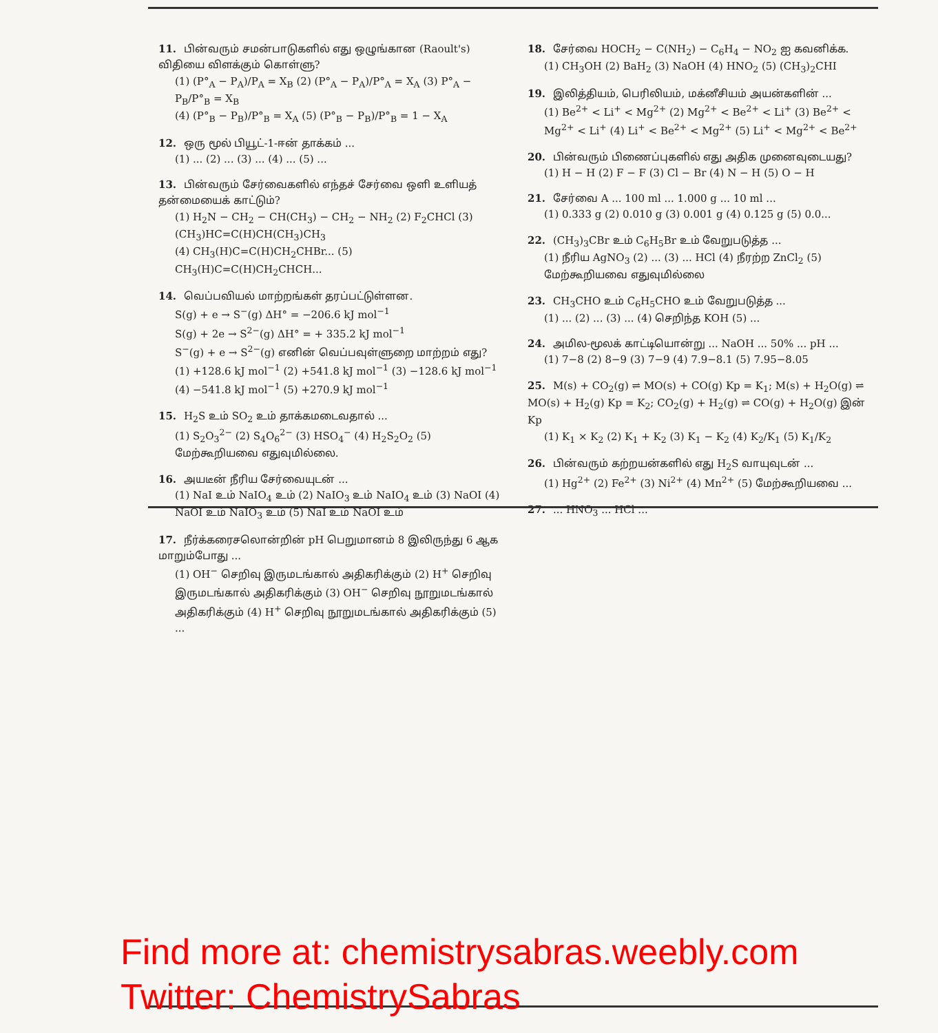11. பின்வரும் சமன்பாடுகளில் எது ஒழுங்கான (Raoult's) விதியை விளக்கும் கொள்ளு?
(1) (P°<sub>A</sub> − P<sub>A</sub>)/P<sub>A</sub> = X<sub>B</sub> (2) (P°<sub>A</sub> − P<sub>A</sub>)/P°<sub>A</sub> = X<sub>A</sub> (3) P°<sub>A</sub> − P<sub>B</sub>/P°<sub>B</sub> = X<sub>B</sub>
(4) (P°<sub>B</sub> − P<sub>B</sub>)/P°<sub>B</sub> = X<sub>A</sub> (5) (P°<sub>B</sub> − P<sub>B</sub>)/P°<sub>B</sub> = 1 − X<sub>A</sub>
12. ஒரு மூல் பியூட்-1-ஈன் தாக்கம் ...
(1) ... (2) ... (3) ... (4) ... (5) ...
13. பின்வரும் சேர்வைகளில் எந்தச் சேர்வை ஒளி உளியத் தன்மையைக் காட்டும்?
(1) H<sub>2</sub>N − CH<sub>2</sub> − CH(CH<sub>3</sub>) − CH<sub>2</sub> − NH<sub>2</sub> (2) F<sub>2</sub>CHCl (3) (CH<sub>3</sub>)HC=C(H)CH(CH<sub>3</sub>)CH<sub>3</sub>
(4) CH<sub>3</sub>(H)C=C(H)CH<sub>2</sub>CHBr... (5) CH<sub>3</sub>(H)C=C(H)CH<sub>2</sub>CHCH...
14. வெப்பவியல் மாற்றங்கள் தரப்பட்டுள்ளன.
S(g) + e → S<sup>−</sup>(g) ΔH° = −206.6 kJ mol<sup>−1</sup>
S(g) + 2e → S<sup>2−</sup>(g) ΔH° = + 335.2 kJ mol<sup>−1</sup>
S<sup>−</sup>(g) + e → S<sup>2−</sup>(g) எனின் வெப்பவுள்ளுறை மாற்றம் எது?
(1) +128.6 kJ mol<sup>−1</sup> (2) +541.8 kJ mol<sup>−1</sup> (3) −128.6 kJ mol<sup>−1</sup> (4) −541.8 kJ mol<sup>−1</sup> (5) +270.9 kJ mol<sup>−1</sup>
15. H<sub>2</sub>S உம் SO<sub>2</sub> உம் தாக்கமடைவதால் ...
(1) S<sub>2</sub>O<sub>3</sub><sup>2−</sup> (2) S<sub>4</sub>O<sub>6</sub><sup>2−</sup> (3) HSO<sub>4</sub><sup>−</sup> (4) H<sub>2</sub>S<sub>2</sub>O<sub>2</sub> (5) மேற்கூறியவை எதுவுமில்லை.
16. அயடீன் நீரிய சேர்வையுடன் ...
(1) NaI உம் NaIO<sub>4</sub> உம் (2) NaIO<sub>3</sub> உம் NaIO<sub>4</sub> உம் (3) NaOI (4) NaOI உம் NaIO<sub>3</sub> உம் (5) NaI உம் NaOI உம்
17. நீர்க்கரைசலொன்றின் pH பெறுமானம் 8 இலிருந்து 6 ஆக மாறும்போது ...
(1) OH<sup>−</sup> செறிவு இருமடங்கால் அதிகரிக்கும் (2) H<sup>+</sup> செறிவு இருமடங்கால் அதிகரிக்கும் (3) OH<sup>−</sup> செறிவு நூறுமடங்கால் அதிகரிக்கும் (4) H<sup>+</sup> செறிவு நூறுமடங்கால் அதிகரிக்கும் (5) ...
18. சேர்வை HOCH<sub>2</sub> − C(NH<sub>2</sub>) − C<sub>6</sub>H<sub>4</sub> − NO<sub>2</sub> ஐ கவனிக்க.
(1) CH<sub>3</sub>OH (2) BaH<sub>2</sub> (3) NaOH (4) HNO<sub>2</sub> (5) (CH<sub>3</sub>)<sub>2</sub>CHI
19. இலித்தியம், பெரிலியம், மக்னீசியம் அயன்களின் ...
(1) Be<sup>2+</sup> < Li<sup>+</sup> < Mg<sup>2+</sup> (2) Mg<sup>2+</sup> < Be<sup>2+</sup> < Li<sup>+</sup> (3) Be<sup>2+</sup> < Mg<sup>2+</sup> < Li<sup>+</sup> (4) Li<sup>+</sup> < Be<sup>2+</sup> < Mg<sup>2+</sup> (5) Li<sup>+</sup> < Mg<sup>2+</sup> < Be<sup>2+</sup>
20. பின்வரும் பிணைப்புகளில் எது அதிக முனைவுடையது?
(1) H − H (2) F − F (3) Cl − Br (4) N − H (5) O − H
21. சேர்வை A ... 100 ml ... 1.000 g ... 10 ml ...
(1) 0.333 g (2) 0.010 g (3) 0.001 g (4) 0.125 g (5) 0.0...
22. (CH<sub>3</sub>)<sub>3</sub>CBr உம் C<sub>6</sub>H<sub>5</sub>Br உம் வேறுபடுத்த ...
(1) நீரிய AgNO<sub>3</sub> (2) ... (3) ... HCl (4) நீரற்ற ZnCl<sub>2</sub> (5) மேற்கூறியவை எதுவுமில்லை
23. CH<sub>3</sub>CHO உம் C<sub>6</sub>H<sub>5</sub>CHO உம் வேறுபடுத்த ...
(1) ... (2) ... (3) ... (4) செறிந்த KOH (5) ...
24. அமில-மூலக் காட்டியொன்று ... NaOH ... 50% ... pH ...
(1) 7−8 (2) 8−9 (3) 7−9 (4) 7.9−8.1 (5) 7.95−8.05
25. M(s) + CO<sub>2</sub>(g) ⇌ MO(s) + CO(g) Kp = K<sub>1</sub>; M(s) + H<sub>2</sub>O(g) ⇌ MO(s) + H<sub>2</sub>(g) Kp = K<sub>2</sub>; CO<sub>2</sub>(g) + H<sub>2</sub>(g) ⇌ CO(g) + H<sub>2</sub>O(g) இன் Kp
(1) K<sub>1</sub> × K<sub>2</sub> (2) K<sub>1</sub> + K<sub>2</sub> (3) K<sub>1</sub> − K<sub>2</sub> (4) K<sub>2</sub>/K<sub>1</sub> (5) K<sub>1</sub>/K<sub>2</sub>
26. பின்வரும் கற்றயன்களில் எது H<sub>2</sub>S வாயுவுடன் ...
(1) Hg<sup>2+</sup> (2) Fe<sup>2+</sup> (3) Ni<sup>2+</sup> (4) Mn<sup>2+</sup> (5) மேற்கூறியவை ...
27. ... HNO<sub>3</sub> ... HCl ...
Find more at: chemistrysabras.weebly.com
Twitter: ChemistrySabras